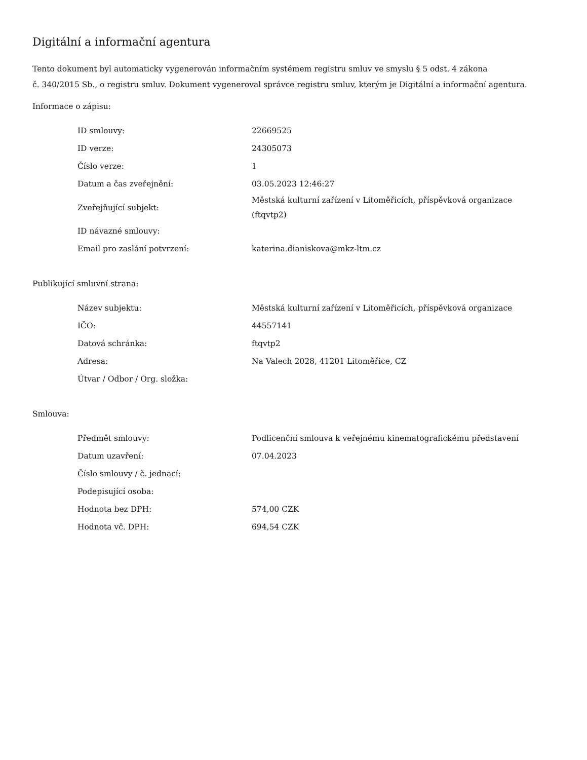Digitální a informační agentura
Tento dokument byl automaticky vygenerován informačním systémem registru smluv ve smyslu § 5 odst. 4 zákona
č. 340/2015 Sb., o registru smluv. Dokument vygeneroval správce registru smluv, kterým je Digitální a informační agentura.
Informace o zápisu:
| ID smlouvy: | 22669525 |
| ID verze: | 24305073 |
| Číslo verze: | 1 |
| Datum a čas zveřejnění: | 03.05.2023 12:46:27 |
| Zveřejňující subjekt: | Městská kulturní zařízení v Litoměřicích, příspěvková organizace (ftqvtp2) |
| ID návazné smlouvy: | |
| Email pro zaslání potvrzení: | katerina.dianiskova@mkz-ltm.cz |
Publikující smluvní strana:
| Název subjektu: | Městská kulturní zařízení v Litoměřicích, příspěvková organizace |
| IČO: | 44557141 |
| Datová schránka: | ftqvtp2 |
| Adresa: | Na Valech 2028, 41201 Litoměřice, CZ |
| Útvar / Odbor / Org. složka: | |
Smlouva:
| Předmět smlouvy: | Podlicenční smlouva k veřejnému kinematografickému představení |
| Datum uzavření: | 07.04.2023 |
| Číslo smlouvy / č. jednací: | |
| Podepisující osoba: | |
| Hodnota bez DPH: | 574,00 CZK |
| Hodnota vč. DPH: | 694,54 CZK |